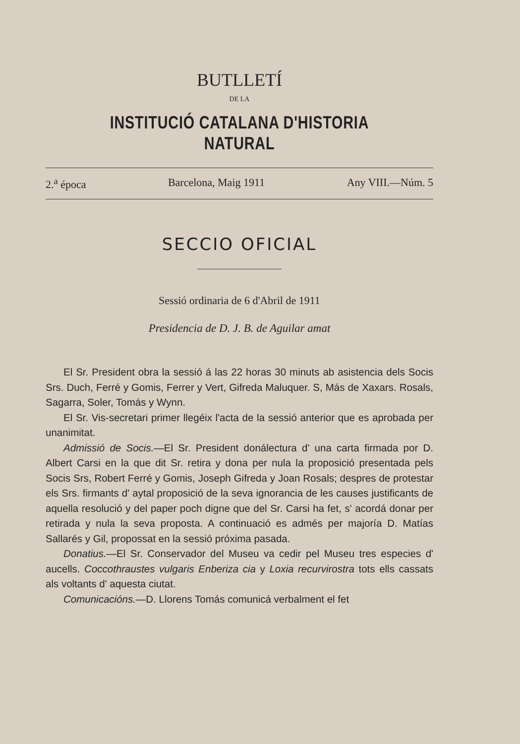BUTLLETÍ
DE LA
INSTITUCIÓ CATALANA D'HISTORIA NATURAL
2.<sup>a</sup> época Barcelona, Maig 1911 Any VIII.—Núm. 5
SECCIO OFICIAL
Sessió ordinaria de 6 d'Abril de 1911
Presidencia de D. J. B. de Aguilar amat
El Sr. President obra la sessió á las 22 horas 30 minuts ab asistencia dels Socis Srs. Duch, Ferré y Gomis, Ferrer y Vert, Gifreda Maluquer. S, Más de Xaxars. Rosals, Sagarra, Soler, Tomás y Wynn.
El Sr. Vis-secretari primer llegéix l'acta de la sessió anterior que es aprobada per unanimitat.
Admissió de Socis.—El Sr. President donálectura d' una carta firmada por D. Albert Carsi en la que dit Sr. retira y dona per nula la proposició presentada pels Socis Srs, Robert Ferré y Gomis, Joseph Gifreda y Joan Rosals; despres de protestar els Srs. firmants d' aytal proposició de la seva ignorancia de les causes justificants de aquella resolució y del paper poch digne que del Sr. Carsi ha fet, s' acordá donar per retirada y nula la seva proposta. A continuació es admés per majoría D. Matías Sallarés y Gil, propossat en la sessió próxima pasada.
Donatius.—El Sr. Conservador del Museu va cedir pel Museu tres especies d' aucells. Coccothraustes vulgaris Enberiza cia y Loxia recurvirostra tots ells cassats als voltants d' aquesta ciutat.
Comunicacións.—D. Llorens Tomás comunicá verbalment el fet